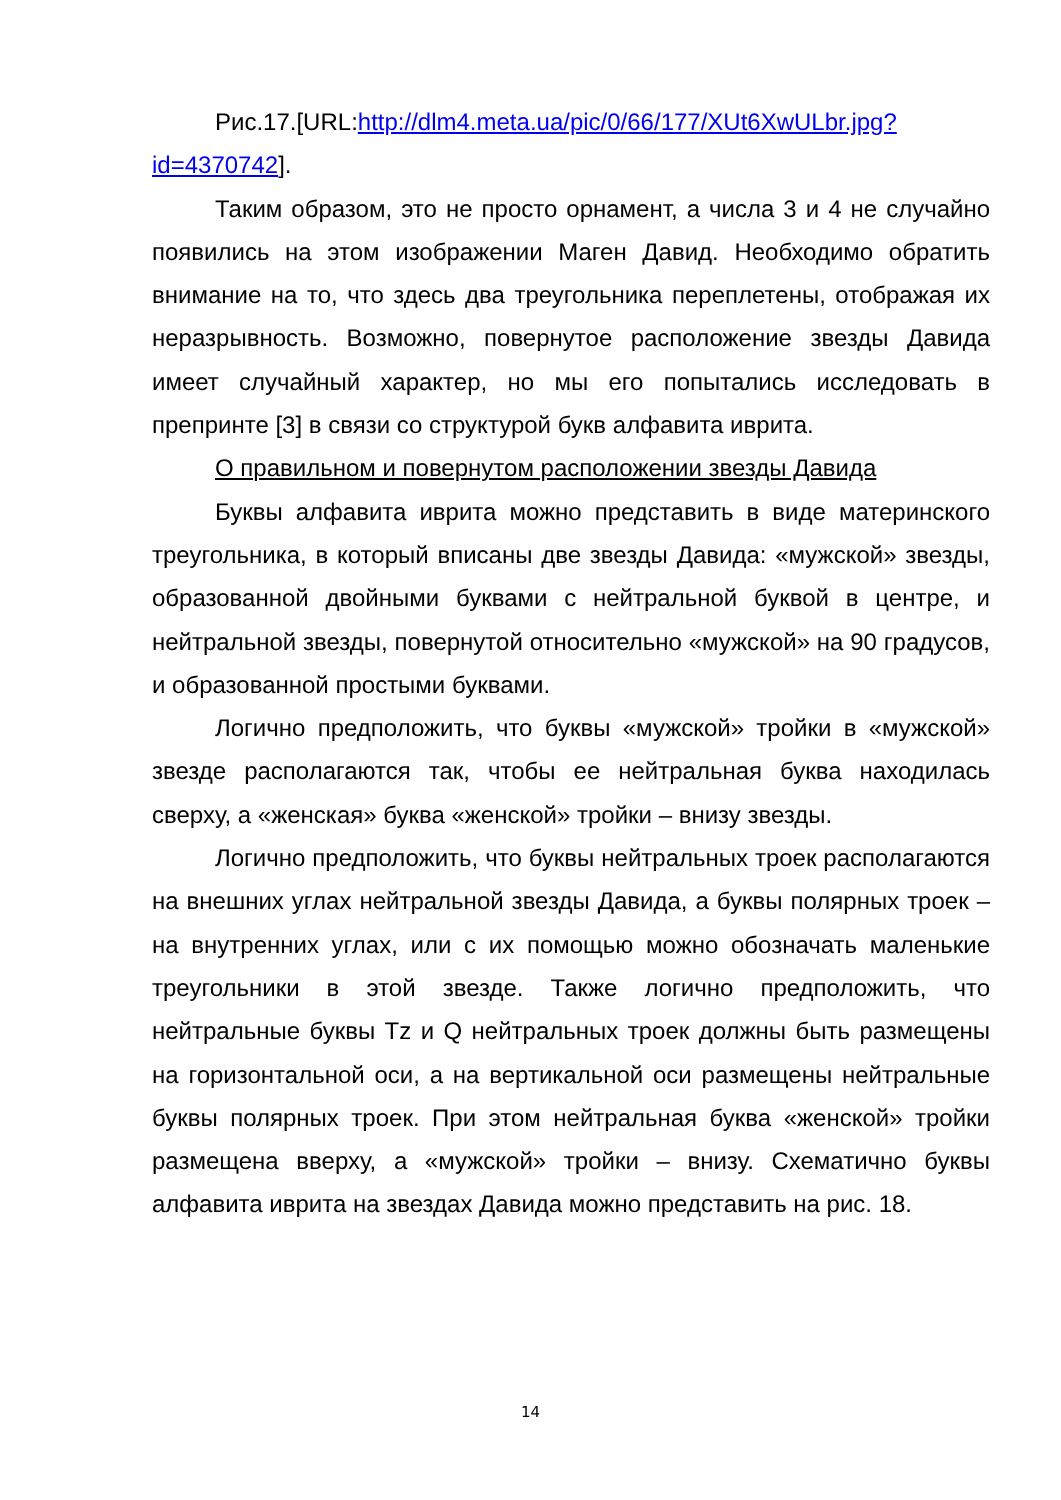Рис.17.[URL:http://dlm4.meta.ua/pic/0/66/177/XUt6XwULbr.jpg?id=4370742].
Таким образом, это не просто орнамент, а числа 3 и 4 не случайно появились на этом изображении Маген Давид. Необходимо обратить внимание на то, что здесь два треугольника переплетены, отображая их неразрывность. Возможно, повернутое расположение звезды Давида имеет случайный характер, но мы его попытались исследовать в препринте [3] в связи со структурой букв алфавита иврита.
О правильном и повернутом расположении звезды Давида
Буквы алфавита иврита можно представить в виде материнского треугольника, в который вписаны две звезды Давида: «мужской» звезды, образованной двойными буквами с нейтральной буквой в центре, и нейтральной звезды, повернутой относительно «мужской» на 90 градусов, и образованной простыми буквами.
Логично предположить, что буквы «мужской» тройки в «мужской» звезде располагаются так, чтобы ее нейтральная буква находилась сверху, а «женская» буква «женской» тройки – внизу звезды.
Логично предположить, что буквы нейтральных троек располагаются на внешних углах нейтральной звезды Давида, а буквы полярных троек – на внутренних углах, или с их помощью можно обозначать маленькие треугольники в этой звезде. Также логично предположить, что нейтральные буквы Tz и Q нейтральных троек должны быть размещены на горизонтальной оси, а на вертикальной оси размещены нейтральные буквы полярных троек. При этом нейтральная буква «женской» тройки размещена вверху, а «мужской» тройки – внизу. Схематично буквы алфавита иврита на звездах Давида можно представить на рис. 18.
14